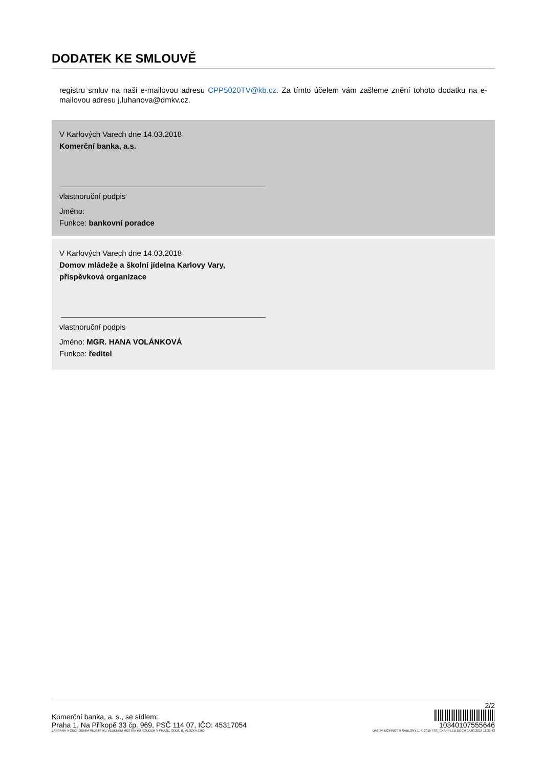DODATEK KE SMLOUVĚ
registru smluv na naši e-mailovou adresu CPP5020TV@kb.cz. Za tímto účelem vám zašleme znění tohoto dodatku na e-mailovou adresu j.luhanova@dmkv.cz.
V Karlových Varech dne 14.03.2018
Komerční banka, a.s.
vlastnoruční podpis
Jméno:
Funkce: bankovní poradce
V Karlových Varech dne 14.03.2018
Domov mládeže a školní jídelna Karlovy Vary,
příspěvková organizace
vlastnoruční podpis
Jméno: MGR. HANA VOLÁNKOVÁ
Funkce: ředitel
2/2
Komerční banka, a. s., se sídlem:
Praha 1, Na Příkopě 33 čp. 969, PSČ 114 07, IČO: 45317054
10340107555646
ZAPSANÁ V OBCHODNÍM REJSTŘÍKU VEDENÉM MĚSTSKÝM SOUDEM V PRAZE, ODDÍL B, VLOŽKA 1360 DATUM ÚČINNOSTI ŠABLONY 1. 4. 2015 TSS_CKAPPEEB.DOCM 14.03.2018 11:32:43